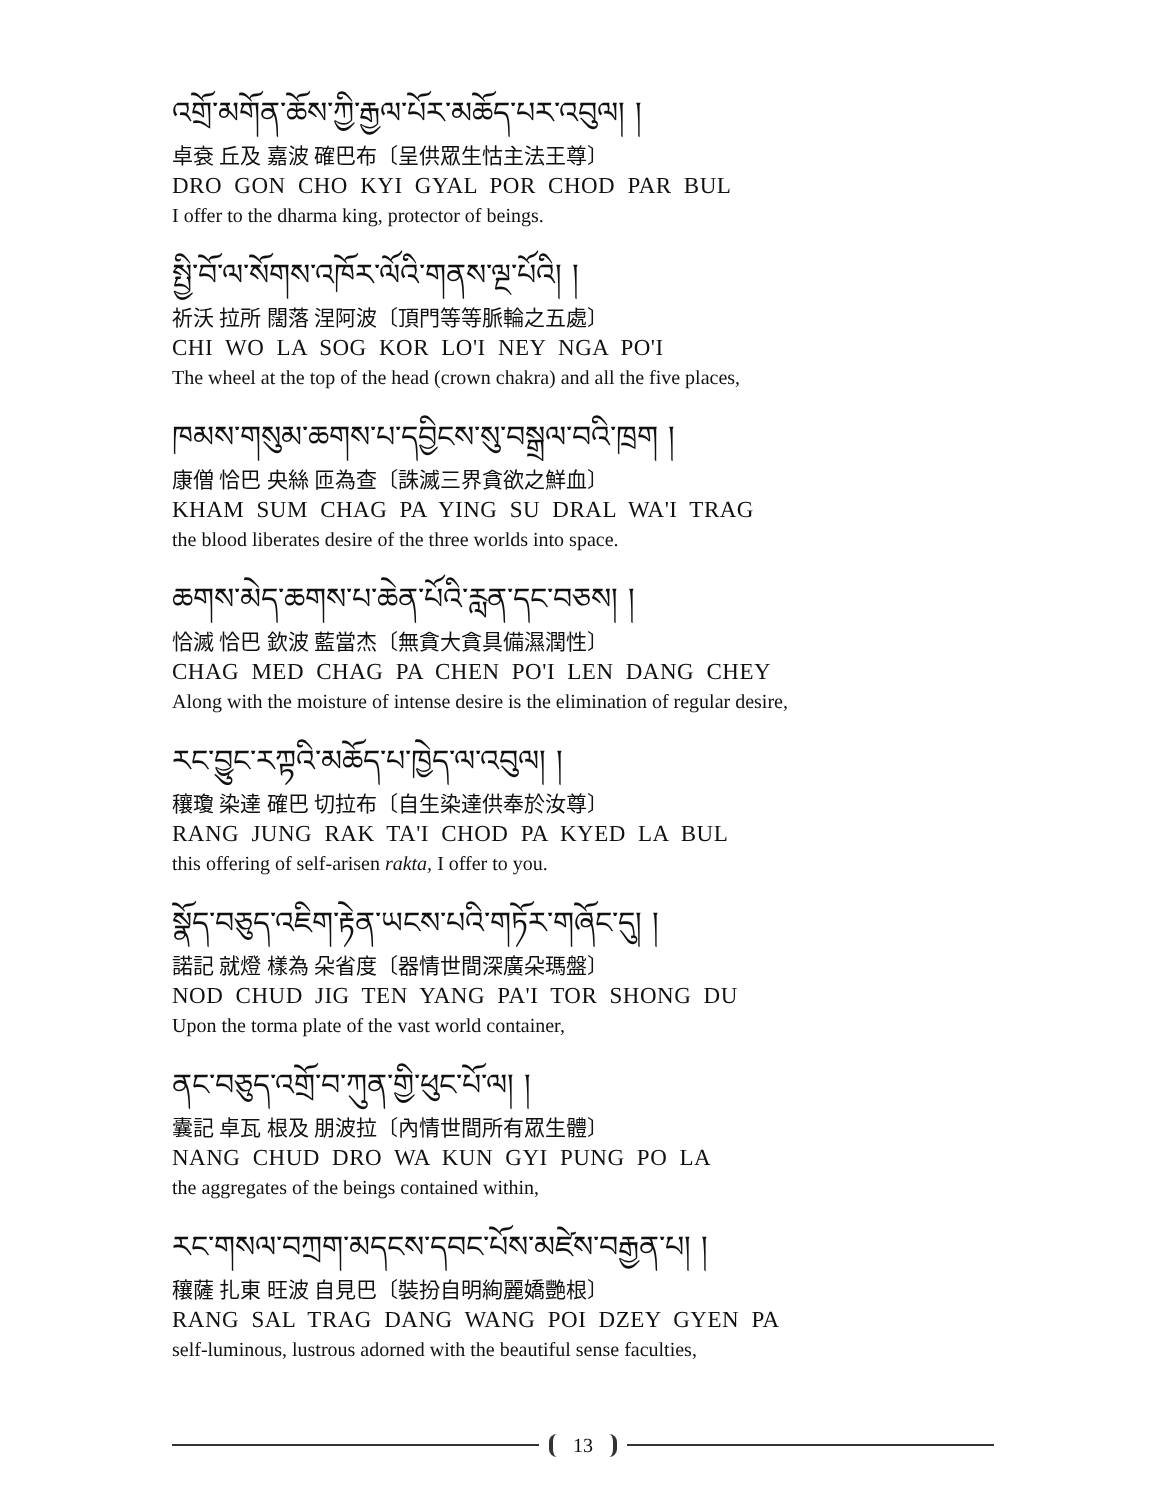འགྲོ་མགོན་ཆོས་ཀྱི་རྒྱལ་པོར་མཆོད་པར་འབུལ། །
卓袞 丘及 嘉波 確巴布〔呈供眾生怙主法王尊〕
DRO GON CHO KYI GYAL POR CHOD PAR BUL
I offer to the dharma king, protector of beings.
སྤྱི་བོ་ལ་སོགས་འཁོར་ལོའི་གནས་ལྔ་པོའི། །
祈沃 拉所 闊落 涅阿波〔頂門等等脈輪之五處〕
CHI WO LA SOG KOR LO'I NEY NGA PO'I
The wheel at the top of the head (crown chakra) and all the five places,
ཁམས་གསུམ་ཆགས་པ་དབྱིངས་སུ་བསྒྲལ་བའི་ཁྲག །
康僧 恰巴 央絲 匝為查〔誅滅三界貪欲之鮮血〕
KHAM SUM CHAG PA YING SU DRAL WA'I TRAG
the blood liberates desire of the three worlds into space.
ཆགས་མེད་ཆགས་པ་ཆེན་པོའི་རླན་དང་བཅས། །
恰滅 恰巴 欽波 藍當杰〔無貪大貪具備濕潤性〕
CHAG MED CHAG PA CHEN PO'I LEN DANG CHEY
Along with the moisture of intense desire is the elimination of regular desire,
རང་བྱུང་རཀྟའི་མཆོད་པ་ཁྱེད་ལ་འབུལ། །
穰瓊 染達 確巴 切拉布〔自生染達供奉於汝尊〕
RANG JUNG RAK TA'I CHOD PA KYED LA BUL
this offering of self-arisen rakta, I offer to you.
སྣོད་བཅུད་འཇིག་རྟེན་ཡངས་པའི་གཏོར་གཞོང་དུ། །
諾記 就燈 樣為 朵省度〔器情世間深廣朵瑪盤〕
NOD CHUD JIG TEN YANG PA'I TOR SHONG DU
Upon the torma plate of the vast world container,
ནང་བཅུད་འགྲོ་བ་ཀུན་གྱི་ཕུང་པོ་ལ། །
囊記 卓瓦 根及 朋波拉〔內情世間所有眾生體〕
NANG CHUD DRO WA KUN GYI PUNG PO LA
the aggregates of the beings contained within,
རང་གསལ་བཀྲག་མདངས་དབང་པོས་མཛེས་བརྒྱན་པ། །
穰薩 扎東 旺波 自見巴〔裝扮自明絢麗嬌艷根〕
RANG SAL TRAG DANG WANG POI DZEY GYEN PA
self-luminous, lustrous adorned with the beautiful sense faculties,
13